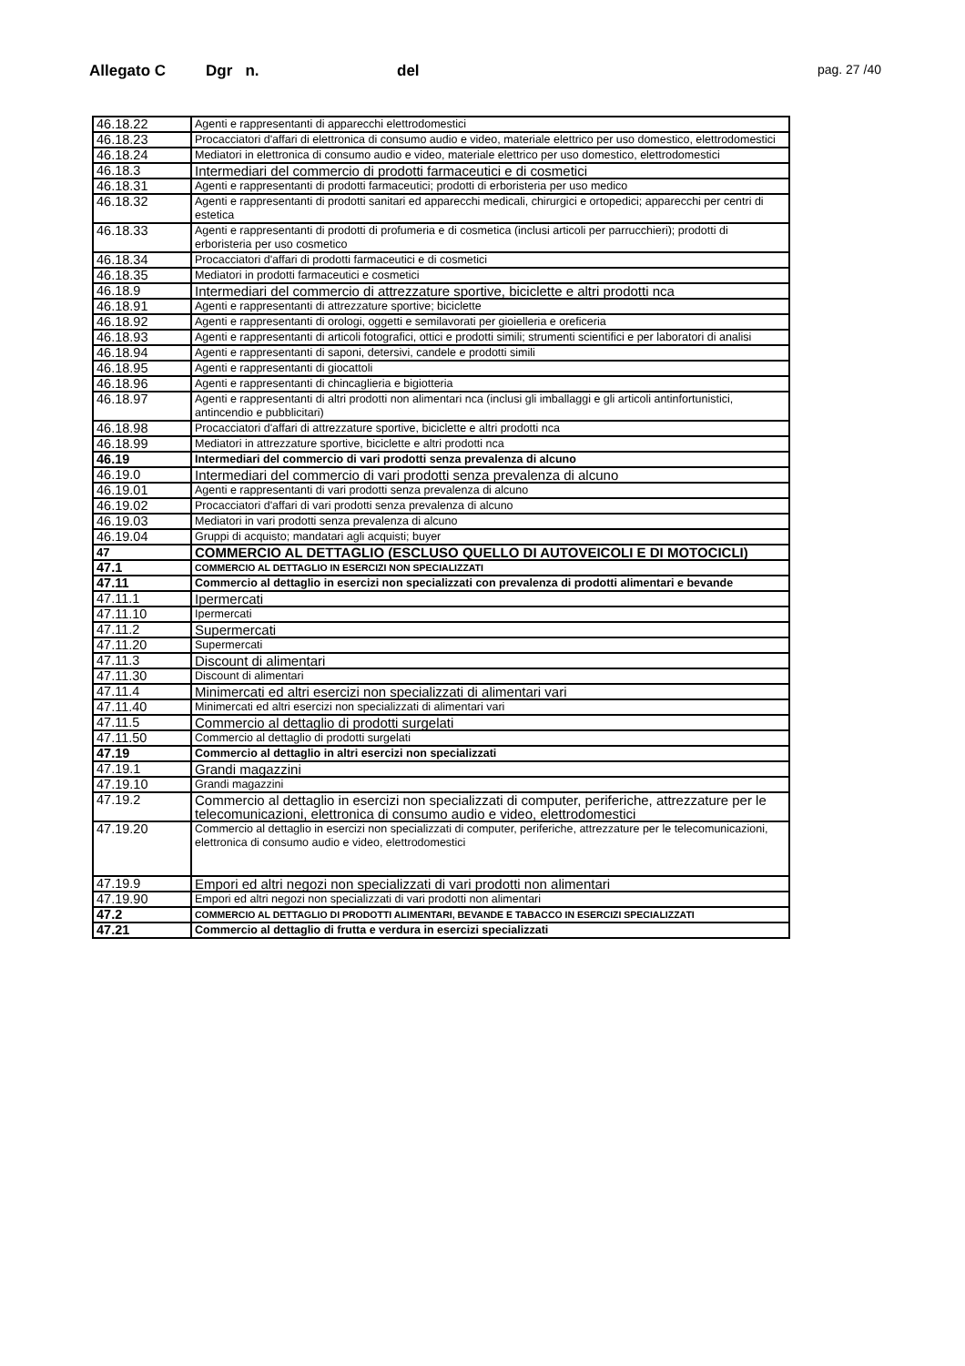Allegato C Dgr n. del pag. 27 /40
| 46.18.22 | Agenti e rappresentanti di apparecchi elettrodomestici |
| 46.18.23 | Procacciatori d'affari di elettronica di consumo audio e video, materiale elettrico per uso domestico, elettrodomestici |
| 46.18.24 | Mediatori in elettronica di consumo audio e video, materiale elettrico per uso domestico, elettrodomestici |
| 46.18.3 | Intermediari del commercio di prodotti farmaceutici e di cosmetici |
| 46.18.31 | Agenti e rappresentanti di prodotti farmaceutici; prodotti di erboristeria per uso medico |
| 46.18.32 | Agenti e rappresentanti di prodotti sanitari ed apparecchi medicali, chirurgici e ortopedici; apparecchi per centri di estetica |
| 46.18.33 | Agenti e rappresentanti di prodotti di profumeria e di cosmetica (inclusi articoli per parrucchieri); prodotti di erboristeria per uso cosmetico |
| 46.18.34 | Procacciatori d'affari di prodotti farmaceutici e di cosmetici |
| 46.18.35 | Mediatori in prodotti farmaceutici e cosmetici |
| 46.18.9 | Intermediari del commercio di attrezzature sportive, biciclette e altri prodotti nca |
| 46.18.91 | Agenti e rappresentanti di attrezzature sportive; biciclette |
| 46.18.92 | Agenti e rappresentanti di orologi, oggetti e semilavorati per gioielleria e oreficeria |
| 46.18.93 | Agenti e rappresentanti di articoli fotografici, ottici e prodotti simili; strumenti scientifici e per laboratori di analisi |
| 46.18.94 | Agenti e rappresentanti di saponi, detersivi, candele e prodotti simili |
| 46.18.95 | Agenti e rappresentanti di giocattoli |
| 46.18.96 | Agenti e rappresentanti di chincaglieria e bigiotteria |
| 46.18.97 | Agenti e rappresentanti di altri prodotti non alimentari nca (inclusi gli imballaggi e gli articoli antinfortunistici, antincendio e pubblicitari) |
| 46.18.98 | Procacciatori d'affari di attrezzature sportive, biciclette e altri prodotti nca |
| 46.18.99 | Mediatori in attrezzature sportive, biciclette e altri prodotti nca |
| 46.19 | Intermediari del commercio di vari prodotti senza prevalenza di alcuno |
| 46.19.0 | Intermediari del commercio di vari prodotti senza prevalenza di alcuno |
| 46.19.01 | Agenti e rappresentanti di vari prodotti senza prevalenza di alcuno |
| 46.19.02 | Procacciatori d'affari di vari prodotti senza prevalenza di alcuno |
| 46.19.03 | Mediatori in vari prodotti senza prevalenza di alcuno |
| 46.19.04 | Gruppi di acquisto; mandatari agli acquisti; buyer |
| 47 | COMMERCIO AL DETTAGLIO (ESCLUSO QUELLO DI AUTOVEICOLI E DI MOTOCICLI) |
| 47.1 | COMMERCIO AL DETTAGLIO IN ESERCIZI NON SPECIALIZZATI |
| 47.11 | Commercio al dettaglio in esercizi non specializzati con prevalenza di prodotti alimentari e bevande |
| 47.11.1 | Ipermercati |
| 47.11.10 | Ipermercati |
| 47.11.2 | Supermercati |
| 47.11.20 | Supermercati |
| 47.11.3 | Discount di alimentari |
| 47.11.30 | Discount di alimentari |
| 47.11.4 | Minimercati ed altri esercizi non specializzati di alimentari vari |
| 47.11.40 | Minimercati ed altri esercizi non specializzati di alimentari vari |
| 47.11.5 | Commercio al dettaglio di prodotti surgelati |
| 47.11.50 | Commercio al dettaglio di prodotti surgelati |
| 47.19 | Commercio al dettaglio in altri esercizi non specializzati |
| 47.19.1 | Grandi magazzini |
| 47.19.10 | Grandi magazzini |
| 47.19.2 | Commercio al dettaglio in esercizi non specializzati di computer, periferiche, attrezzature per le telecomunicazioni, elettronica di consumo audio e video, elettrodomestici |
| 47.19.20 | Commercio al dettaglio in esercizi non specializzati di computer, periferiche, attrezzature per le telecomunicazioni, elettronica di consumo audio e video, elettrodomestici |
| 47.19.9 | Empori ed altri negozi non specializzati di vari prodotti non alimentari |
| 47.19.90 | Empori ed altri negozi non specializzati di vari prodotti non alimentari |
| 47.2 | COMMERCIO AL DETTAGLIO DI PRODOTTI ALIMENTARI, BEVANDE E TABACCO IN ESERCIZI SPECIALIZZATI |
| 47.21 | Commercio al dettaglio di frutta e verdura in esercizi specializzati |